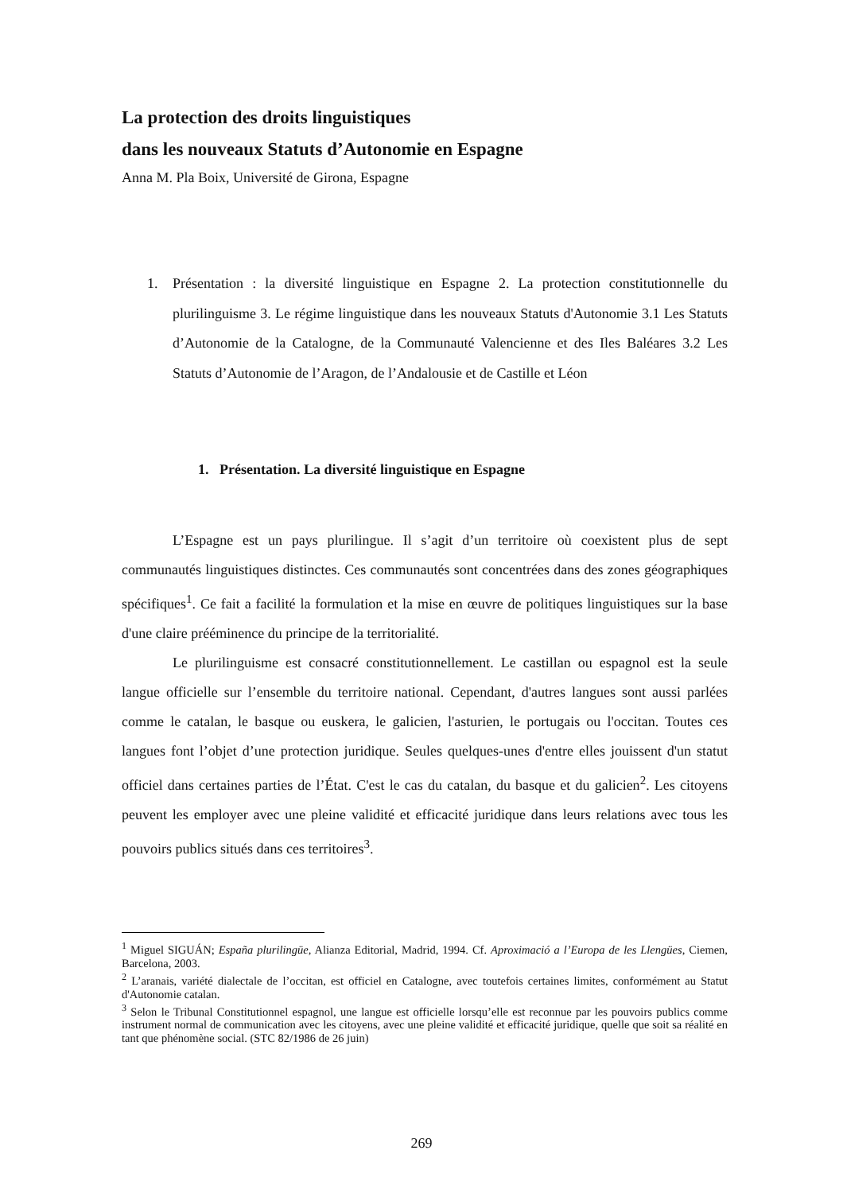La protection des droits linguistiques
dans les nouveaux Statuts d’Autonomie en Espagne
Anna M. Pla Boix, Université de Girona, Espagne
1. Présentation : la diversité linguistique en Espagne 2. La protection constitutionnelle du plurilinguisme 3. Le régime linguistique dans les nouveaux Statuts d'Autonomie 3.1 Les Statuts d’Autonomie de la Catalogne, de la Communauté Valencienne et des Iles Baléares 3.2 Les Statuts d’Autonomie de l’Aragon, de l’Andalousie et de Castille et Léon
1. Présentation. La diversité linguistique en Espagne
L’Espagne est un pays plurilingue. Il s’agit d’un territoire où coexistent plus de sept communautés linguistiques distinctes. Ces communautés sont concentrées dans des zones géographiques spécifiques<sup>1</sup>. Ce fait a facilité la formulation et la mise en œuvre de politiques linguistiques sur la base d'une claire prééminence du principe de la territorialité.
Le plurilinguisme est consacré constitutionnellement. Le castillan ou espagnol est la seule langue officielle sur l’ensemble du territoire national. Cependant, d'autres langues sont aussi parlées comme le catalan, le basque ou euskera, le galicien, l'asturien, le portugais ou l'occitan. Toutes ces langues font l’objet d’une protection juridique. Seules quelques-unes d'entre elles jouissent d'un statut officiel dans certaines parties de l’État. C'est le cas du catalan, du basque et du galicien<sup>2</sup>. Les citoyens peuvent les employer avec une pleine validité et efficacité juridique dans leurs relations avec tous les pouvoirs publics situés dans ces territoires<sup>3</sup>.
<sup>1</sup> Miguel SIGUÁN; España plurilingüe, Alianza Editorial, Madrid, 1994. Cf. Aproximació a l’Europa de les Llengües, Ciemen, Barcelona, 2003.
<sup>2</sup> L’aranais, variété dialectale de l’occitan, est officiel en Catalogne, avec toutefois certaines limites, conformément au Statut d'Autonomie catalan.
<sup>3</sup> Selon le Tribunal Constitutionnel espagnol, une langue est officielle lorsqu’elle est reconnue par les pouvoirs publics comme instrument normal de communication avec les citoyens, avec une pleine validité et efficacité juridique, quelle que soit sa réalité en tant que phénomène social. (STC 82/1986 de 26 juin)
269